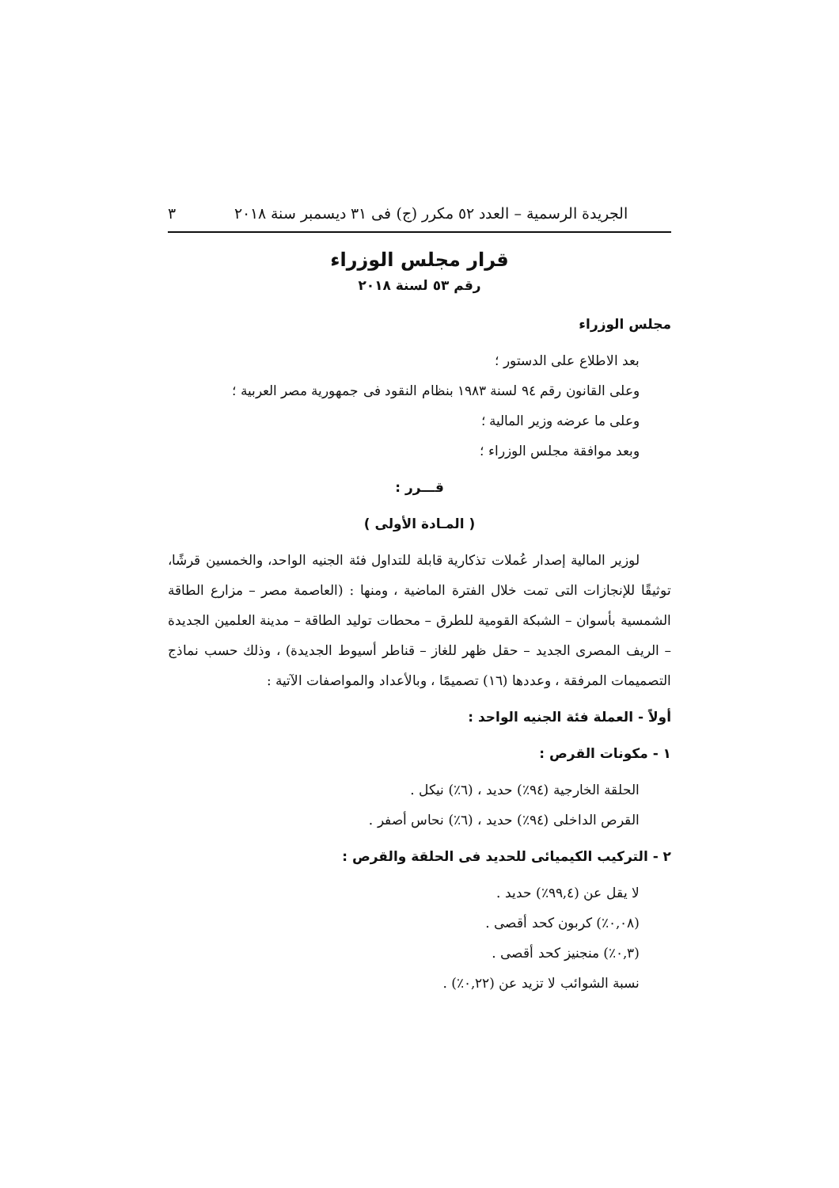الجريدة الرسمية – العدد ٥٢ مكرر (ج) فى ٣١ ديسمبر سنة ٢٠١٨ ٣
قرار مجلس الوزراء
رقم ٥٣ لسنة ٢٠١٨
مجلس الوزراء
بعد الاطلاع على الدستور ؛
وعلى القانون رقم ٩٤ لسنة ١٩٨٣ بنظام النقود فى جمهورية مصر العربية ؛
وعلى ما عرضه وزير المالية ؛
وبعد موافقة مجلس الوزراء ؛
قـــرر :
( المـادة الأولى )
لوزير المالية إصدار عُملات تذكارية قابلة للتداول فئة الجنيه الواحد، والخمسين قرشًا، توثيقًا للإنجازات التى تمت خلال الفترة الماضية ، ومنها : (العاصمة مصر – مزارع الطاقة الشمسية بأسوان – الشبكة القومية للطرق – محطات توليد الطاقة – مدينة العلمين الجديدة – الريف المصرى الجديد – حقل ظهر للغاز – قناطر أسيوط الجديدة) ، وذلك حسب نماذج التصميمات المرفقة ، وعددها (١٦) تصميمًا ، وبالأعداد والمواصفات الآتية :
أولاً - العملة فئة الجنيه الواحد :
١ - مكونات القرص :
الحلقة الخارجية (٩٤٪) حديد ، (٦٪) نيكل .
القرص الداخلى (٩٤٪) حديد ، (٦٪) نحاس أصفر .
٢ - التركيب الكيميائى للحديد فى الحلقة والقرص :
لا يقل عن (٩٩,٤٪) حديد .
(٠,٠٨٪) كربون كحد أقصى .
(٠,٣٪) منجنيز كحد أقصى .
نسبة الشوائب لا تزيد عن (٠,٢٢٪) .